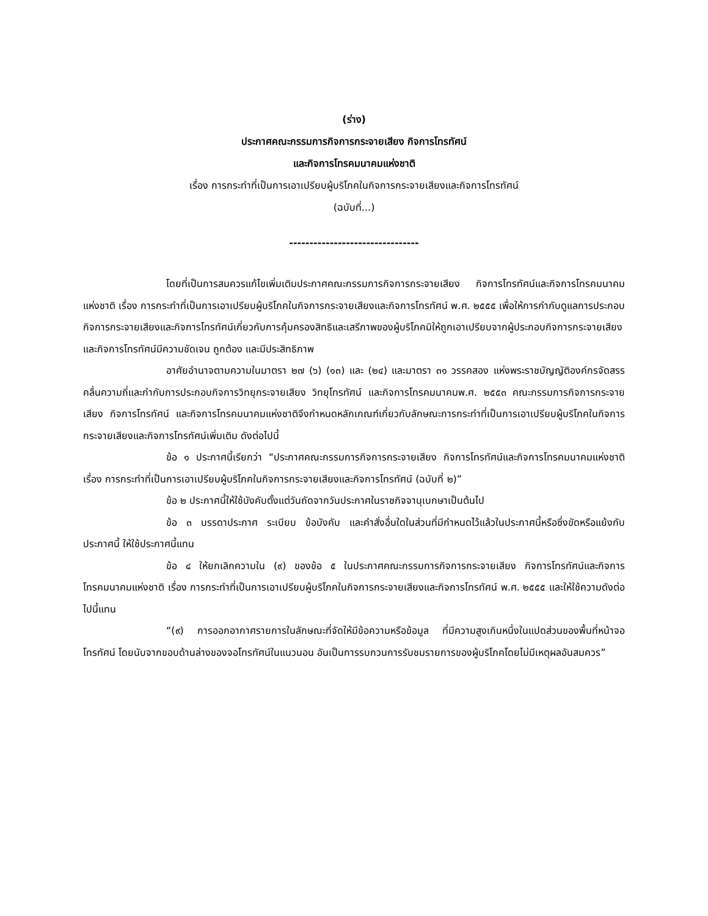(ร่าง)
ประกาศคณะกรรมการกิจการกระจายเสียง กิจการโทรทัศน์
และกิจการโทรคมนาคมแห่งชาติ
เรื่อง การกระทำที่เป็นการเอาเปรียบผู้บริโภคในกิจการกระจายเสียงและกิจการโทรทัศน์
(ฉบับที่...)
--------------------------------
โดยที่เป็นการสมควรแก้ไขเพิ่มเติมประกาศคณะกรรมการกิจการกระจายเสียง กิจการโทรทัศน์และกิจการโทรคมนาคมแห่งชาติ เรื่อง การกระทำที่เป็นการเอาเปรียบผู้บริโภคในกิจการกระจายเสียงและกิจการโทรทัศน์ พ.ศ. ๒๕๕๕ เพื่อให้การกำกับดูแลการประกอบกิจการกระจายเสียงและกิจการโทรทัศน์เกี่ยวกับการคุ้มครองสิทธิและเสรีภาพของผู้บริโภคมิให้ถูกเอาเปรียบจากผู้ประกอบกิจการกระจายเสียงและกิจการโทรทัศน์มีความชัดเจน ถูกต้อง และมีประสิทธิภาพ
อาศัยอำนาจตามความในมาตรา ๒๗ (๖) (๑๓) และ (๒๔) และมาตรา ๓๑ วรรคสอง แห่งพระราชบัญญัติองค์กรจัดสรรคลื่นความถี่และกำกับการประกอบกิจการวิทยุกระจายเสียง วิทยุโทรทัศน์ และกิจการโทรคมนาคมพ.ศ. ๒๕๕๓ คณะกรรมการกิจการกระจายเสียง กิจการโทรทัศน์ และกิจการโทรคมนาคมแห่งชาติจึงกำหนดหลักเกณฑ์เกี่ยวกับลักษณะการกระทำที่เป็นการเอาเปรียบผู้บริโภคในกิจการกระจายเสียงและกิจการโทรทัศน์เพิ่มเติม ดังต่อไปนี้
ข้อ ๑ ประกาศนี้เรียกว่า “ประกาศคณะกรรมการกิจการกระจายเสียง กิจการโทรทัศน์และกิจการโทรคมนาคมแห่งชาติ เรื่อง การกระทำที่เป็นการเอาเปรียบผู้บริโภคในกิจการกระจายเสียงและกิจการโทรทัศน์ (ฉบับที่ ๒)”
ข้อ ๒ ประกาศนี้ให้ใช้บังคับตั้งแต่วันถัดจากวันประกาศในราชกิจจานุเบกษาเป็นต้นไป
ข้อ ๓ บรรดาประกาศ ระเบียบ ข้อบังคับ และคำสั่งอื่นใดในส่วนที่มีกำหนดไว้แล้วในประกาศนี้หรือซึ่งขัดหรือแย้งกับประกาศนี้ ให้ใช้ประกาศนี้แทน
ข้อ ๔ ให้ยกเลิกความใน (๙) ของข้อ ๕ ในประกาศคณะกรรมการกิจการกระจายเสียง กิจการโทรทัศน์และกิจการโทรคมนาคมแห่งชาติ เรื่อง การกระทำที่เป็นการเอาเปรียบผู้บริโภคในกิจการกระจายเสียงและกิจการโทรทัศน์ พ.ศ. ๒๕๕๕ และให้ใช้ความดังต่อไปนี้แทน
“(๙) การออกอากาศรายการในลักษณะที่จัดให้มีข้อความหรือข้อมูล ที่มีความสูงเกินหนึ่งในแปดส่วนของพื้นที่หน้าจอโทรทัศน์ โดยนับจากขอบด้านล่างของจอโทรทัศน์ในแนวนอน อันเป็นการรบกวนการรับชมรายการของผู้บริโภคโดยไม่มีเหตุผลอันสมควร”